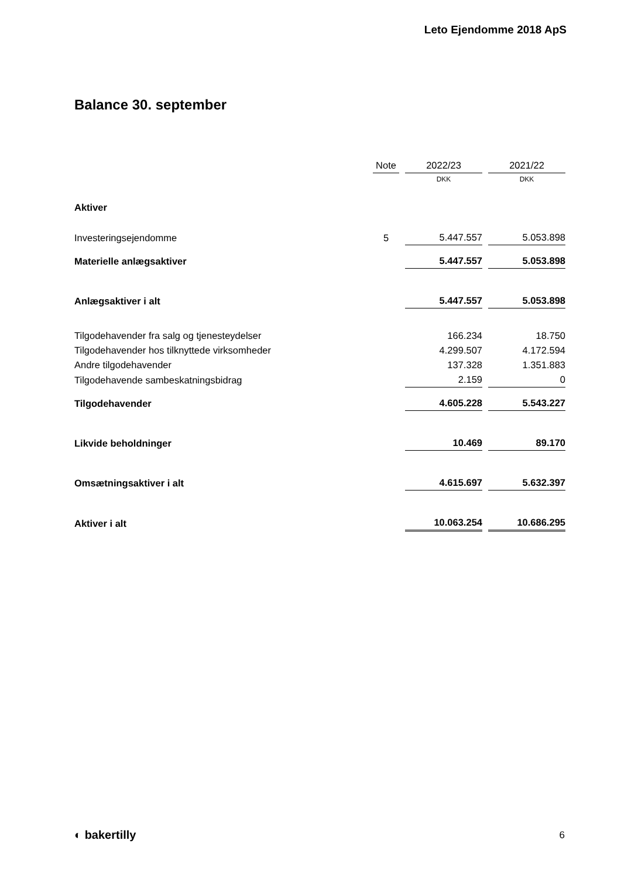Leto Ejendomme 2018 ApS
Balance 30. september
| | Note | 2022/23 | 2021/22 |
| --- | --- | --- | --- |
| | | DKK | DKK |
| Aktiver | | | |
| Investeringsejendomme | 5 | 5.447.557 | 5.053.898 |
| Materielle anlægsaktiver | | 5.447.557 | 5.053.898 |
| Anlægsaktiver i alt | | 5.447.557 | 5.053.898 |
| Tilgodehavender fra salg og tjenesteydelser | | 166.234 | 18.750 |
| Tilgodehavender hos tilknyttede virksomheder | | 4.299.507 | 4.172.594 |
| Andre tilgodehavender | | 137.328 | 1.351.883 |
| Tilgodehavende sambeskatningsbidrag | | 2.159 | 0 |
| Tilgodehavender | | 4.605.228 | 5.543.227 |
| Likvide beholdninger | | 10.469 | 89.170 |
| Omsætningsaktiver i alt | | 4.615.697 | 5.632.397 |
| Aktiver i alt | | 10.063.254 | 10.686.295 |
◐ bakertilly 6